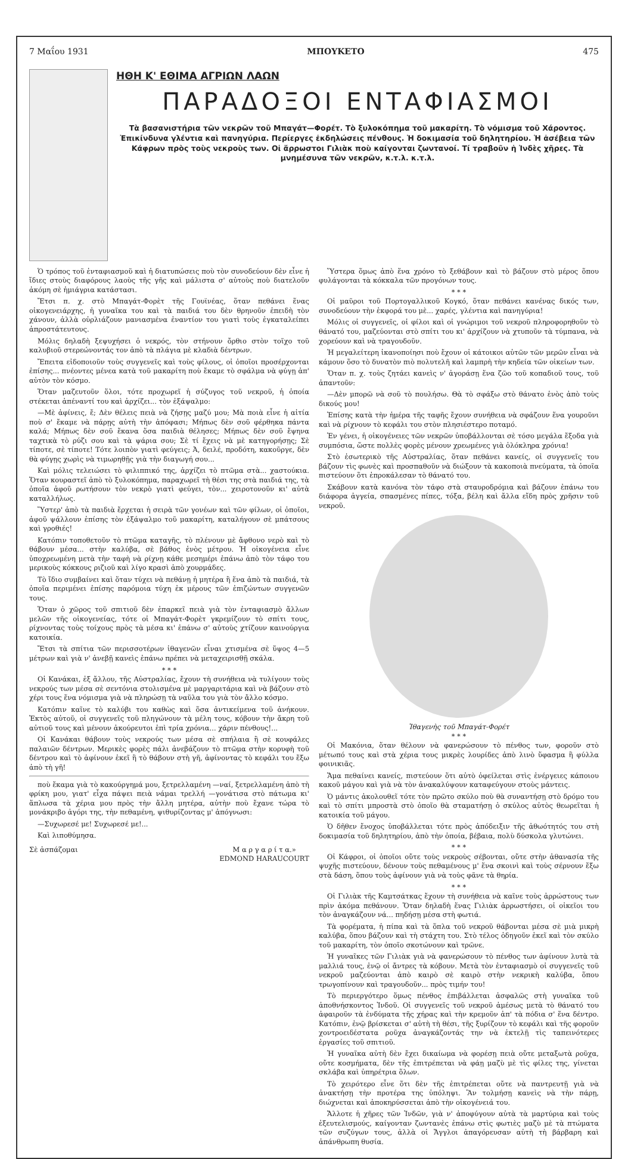7 Μαΐου 1931 ΜΠΟΥΚΕΤΟ 475
ΗΘΗ Κ' ΕΘΙΜΑ ΑΓΡΙΩΝ ΛΑΩΝ
ΠΑΡΑΔΟΞΟΙ ΕΝΤΑΦΙΑΣΜΟΙ
Τὰ βασανιστήρια τῶν νεκρῶν τοῦ Μπαγάτ—Φορέτ. Τὸ ξυλοκόπημα τοῦ μακαρίτη. Τὸ νόμισμα τοῦ Χάροντος. Ἐπικίνδυνα γλέντια καὶ πανηγύρια. Περίεργες ἐκδηλώσεις πένθους. Ἡ δοκιμασία τοῦ δηλητηρίου. Ἡ ἀσέβεια τῶν Κάφρων πρὸς τοὺς νεκροὺς των. Οἱ ἄρρωστοι Γιλιὰκ ποὺ καίγονται ζωντανοί. Τί τραβοῦν ἡ Ἰνδὲς χῆρες. Τὰ μνημέσυνα τῶν νεκρῶν, κ.τ.λ. κ.τ.λ.
Ὁ τρόπος τοῦ ἐνταφιασμοῦ καὶ ἡ διατυπώσεις ποὺ τὸν συνοδεύουν δὲν εἶνε ἡ ἴδιες στοὺς διαφόρους λαοὺς τῆς γῆς καὶ μάλιστα σ' αὐτοὺς ποὺ διατελοῦν ἀκόμη σὲ ἡμιάγρια κατάστασι.
Ἔτσι π. χ. στὸ Μπαγάτ-Φορὲτ τῆς Γουϊνέας, ὅταν πεθάνει ἕνας οἰκογενειάρχης, ἡ γυναῖκα του καὶ τὰ παιδιά του δὲν θρηνοῦν ἐπειδὴ τὸν χάνουν, ἀλλὰ οὐρλιάζουν μανιασμένα ἐναντίον του γιατὶ τοὺς ἐγκαταλείπει ἀπροστάτευτους.
Μόλις δηλαδὴ ξεψυχήσει ὁ νεκρός, τὸν στήνουν ὄρθιο στὸν τοῖχο τοῦ καλυβιοῦ στερεώνοντάς τον ἀπὸ τὰ πλάγια μὲ κλαδιὰ δέντρων.
Ἔπειτα εἰδοποιοῦν τοὺς συγγενεῖς καὶ τοὺς φίλους, οἱ ὁποῖοι προσέρχονται ἐπίσης... πνέοντες μένεα κατὰ τοῦ μακαρίτη ποὺ ἔκαμε τὸ σφάλμα νὰ φύγῃ ἀπ' αὐτὸν τὸν κόσμο.
Ὅταν μαζευτοῦν ὅλοι, τότε προχωρεῖ ἡ σύζυγος τοῦ νεκροῦ, ἡ ὁποία στέκεται ἀπέναντί του καὶ ἀρχίζει... τὸν ἐξάψαλμο:
—Μὲ ἀφίνεις, ἔ; Δὲν θέλεις πειὰ νὰ ζήσῃς μαζύ μου; Μὰ ποιὰ εἶνε ἡ αἰτία ποὺ σ' ἔκαμε νὰ πάρῃς αὐτὴ τὴν ἀπόφασι; Μήπως δὲν σοῦ φέρθηκα πάντα καλά; Μήπως δὲν σοῦ ἔκανα ὅσα παιδιὰ θέλησες; Μήπως δὲν σοῦ ἔψηνα ταχτικὰ τὸ ρύζι σου καὶ τὰ ψάρια σου; Σὲ τί ἔχεις νὰ μὲ κατηγορήσῃς; Σὲ τίποτε, σὲ τίποτε! Τότε λοιπὸν γιατὶ φεύγεις; Ἀ, δειλέ, προδότη, κακοῦργε, δὲν θὰ φύγῃς χωρὶς νὰ τιμωρηθῇς γιὰ τὴν διαγωγή σου...
Καὶ μόλις τελειώσει τὸ φιλιππικό της, ἀρχίζει τὸ πτῶμα στὰ... χαστούκια. Ὅταν κουραστεῖ ἀπὸ τὸ ξυλοκόπημα, παραχωρεῖ τὴ θέσι της στὰ παιδιά της, τὰ ὁποῖα ἀφοῦ ρωτήσουν τὸν νεκρὸ γιατὶ φεύγει, τὸν... χειροτονοῦν κι' αὐτὰ καταλλήλως.
Ὕστερ' ἀπὸ τὰ παιδιὰ ἔρχεται ἡ σειρὰ τῶν γονέων καὶ τῶν φίλων, οἱ ὁποῖοι, ἀφοῦ ψάλλουν ἐπίσης τὸν ἐξάψαλμο τοῦ μακαρίτη, καταλήγουν σὲ μπάτσους καὶ γροθιές!
Κατόπιν τοποθετοῦν τὸ πτῶμα καταγῆς, τὸ πλένουν μὲ ἄφθονο νερὸ καὶ τὸ θάβουν μέσα... στὴν καλύβα, σὲ βάθος ἑνὸς μέτρου. Ἡ οἰκογένεια εἶνε ὑποχρεωμένη μετὰ τὴν ταφὴ νὰ ρίχνῃ κάθε μεσημέρι ἐπάνω ἀπὸ τὸν τάφο του μερικοὺς κόκκους ριζιοῦ καὶ λίγο κρασὶ ἀπὸ χουρμάδες.
Τὸ ἴδιο συμβαίνει καὶ ὅταν τύχει νὰ πεθάνῃ ἡ μητέρα ἢ ἕνα ἀπὸ τὰ παιδιά, τὰ ὁποῖα περιμένει ἐπίσης παρόμοια τύχη ἐκ μέρους τῶν ἐπιζώντων συγγενῶν τους.
Ὅταν ὁ χῶρος τοῦ σπιτιοῦ δὲν ἐπαρκεῖ πειὰ γιὰ τὸν ἐνταφιασμὸ ἄλλων μελῶν τῆς οἰκογενείας, τότε οἱ Μπαγάτ-Φορὲτ γκρεμίζουν τὸ σπίτι τους, ρίχνοντας τοὺς τοίχους πρὸς τὰ μέσα κι' ἐπάνω σ' αὐτοὺς χτίζουν καινούργια κατοικία.
Ἔτσι τὰ σπίτια τῶν περισσοτέρων ἰθαγενῶν εἶναι χτισμένα σὲ ὕψος 4—5 μέτρων καὶ γιὰ ν' ἀνεβῇ κανεὶς ἐπάνω πρέπει νὰ μεταχειρισθῇ σκάλα.
* * *
Οἱ Κανάκαι, ἐξ ἄλλου, τῆς Αὐστραλίας, ἔχουν τὴ συνήθεια νὰ τυλίγουν τοὺς νεκρούς των μέσα σὲ σεντόνια στολισμένα μὲ μαργαριτάρια καὶ νὰ βάζουν στὸ χέρι τους ἕνα νόμισμα γιὰ νὰ πληρώσῃ τὰ ναῦλα του γιὰ τὸν ἄλλο κόσμο.
Κατόπιν καῖνε τὸ καλύβι του καθὼς καὶ ὅσα ἀντικείμενα τοῦ ἀνήκουν. Ἐκτὸς αὐτοῦ, οἱ συγγενεῖς τοῦ πληγώνουν τὰ μέλη τους, κόβουν τὴν ἄκρη τοῦ αὐτιοῦ τους καὶ μένουν ἀκούρευτοι ἐπὶ τρία χρόνια... χάριν πένθους!...
Οἱ Κανάκαι θάβουν τοὺς νεκρούς των μέσα σὲ σπήλαια ἢ σὲ κουφάλες παλαιῶν δέντρων. Μερικὲς φορὲς πάλι ἀνεβάζουν τὸ πτῶμα στὴν κορυφὴ τοῦ δέντρου καὶ τὸ ἀφίνουν ἐκεῖ ἢ τὸ θάβουν στὴ γῆ, ἀφίνοντας τὸ κεφάλι του ἔξω ἀπὸ τὴ γῆ!
ποὺ ἔκαμα γιὰ τὸ κακούργημά μου, ξετρελλαμένη —ναί, ξετρελλαμένη ἀπὸ τὴ φρίκη μου, γιατ' εἶχα πάψει πειὰ νάμαι τρελλή —γονάτισα στὸ πάτωμα κι' ἅπλωσα τὰ χέρια μου πρὸς τὴν ἄλλη μητέρα, αὐτὴν ποὺ ἔχανε τώρα τὸ μονάκριβο ἀγόρι της, τὴν πεθαμένη, ψιθυρίζοντας μ' ἀπόγνωσι:
—Συχωρεσέ με! Συχωρεσέ με!...
Καὶ λιποθύμησα.
Σὲ ἀσπάζομαι Μ α ρ γ α ρ ί τ α.»
EDMOND HARAUCOURT
Ὕστερα ὅμως ἀπὸ ἕνα χρόνο τὸ ξεθάβουν καὶ τὸ βάζουν στὸ μέρος ὅπου φυλάγονται τὰ κόκκαλα τῶν προγόνων τους.
* * *
Οἱ μαῦροι τοῦ Πορτογαλλικοῦ Κογκό, ὅταν πεθάνει κανένας δικός των, συνοδεύουν τὴν ἐκφορά του μὲ... χαρές, γλέντια καὶ πανηγύρια!
Μόλις οἱ συγγενεῖς, οἱ φίλοι καὶ οἱ γνώριμοι τοῦ νεκροῦ πληροφορηθοῦν τὸ θάνατό του, μαζεύονται στὸ σπίτι του κι' ἀρχίζουν νὰ χτυποῦν τὰ τύμπανα, νὰ χορεύουν καὶ νὰ τραγουδοῦν.
Ἡ μεγαλείτερη ἱκανοποίησι ποὺ ἔχουν οἱ κάτοικοι αὐτῶν τῶν μερῶν εἶναι νὰ κάμουν ὅσο τὸ δυνατὸν πιὸ πολυτελῆ καὶ λαμπρὴ τὴν κηδεία τῶν οἰκείων των.
Ὅταν π. χ. τοὺς ζητάει κανεὶς ν' ἀγοράσῃ ἕνα ζῶο τοῦ κοπαδιοῦ τους, τοῦ ἀπαντοῦν:
—Δὲν μπορῶ νὰ σοῦ τὸ πουλήσω. Θὰ τὸ σφάξω στὸ θάνατο ἑνὸς ἀπὸ τοὺς δικούς μου!
Ἐπίσης κατὰ τὴν ἡμέρα τῆς ταφῆς ἔχουν συνήθεια νὰ σφάζουν ἕνα γουροῦνι καὶ νὰ ρίχνουν τὸ κεφάλι του στὸν πλησιέστερο ποταμό.
Ἐν γένει, ἡ οἰκογένειες τῶν νεκρῶν ὑποβάλλονται σὲ τόσο μεγάλα ἔξοδα γιὰ συμπόσια, ὥστε πολλὲς φορὲς μένουν χρεωμένες γιὰ ὁλόκληρα χρόνια!
Στὸ ἐσωτερικὸ τῆς Αὐστραλίας, ὅταν πεθάνει κανείς, οἱ συγγενεῖς του βάζουν τὶς φωνὲς καὶ προσπαθοῦν νὰ διώξουν τὰ κακοποιὰ πνεύματα, τὰ ὁποῖα πιστεύουν ὅτι ἐπροκάλεσαν τὸ θάνατό του.
Σκάβουν κατὰ κανόνα τὸν τάφο στὰ σταυροδρόμια καὶ βάζουν ἐπάνω του διάφορα ἀγγεία, σπασμένες πίπες, τόξα, βέλη καὶ ἄλλα εἴδη πρὸς χρῆσιν τοῦ νεκροῦ.
Ἰθαγενὴς τοῦ Μπαγάτ-Φορέτ
* * *
Οἱ Μακόνια, ὅταν θέλουν νὰ φανερώσουν τὸ πένθος των, φοροῦν στὸ μέτωπό τους καὶ στὰ χέρια τους μικρὲς λουρίδες ἀπὸ λινὸ ὕφασμα ἢ φύλλα φοινικιᾶς.
Ἅμα πεθαίνει κανείς, πιστεύουν ὅτι αὐτὸ ὀφείλεται στὶς ἐνέργειες κάποιου κακοῦ μάγου καὶ γιὰ νὰ τὸν ἀνακαλύψουν καταφεύγουν στοὺς μάντεις.
Ὁ μάντις ἀκολουθεῖ τότε τὸν πρῶτο σκύλο ποὺ θὰ συναντήσῃ στὸ δρόμο του καὶ τὸ σπίτι μπροστὰ στὸ ὁποῖο θὰ σταματήσῃ ὁ σκύλος αὐτὸς θεωρεῖται ἡ κατοικία τοῦ μάγου.
Ὁ δῆθεν ἔνοχος ὑποβάλλεται τότε πρὸς ἀπόδειξιν τῆς ἀθωότητός του στὴ δοκιμασία τοῦ δηλητηρίου, ἀπὸ τὴν ὁποία, βέβαια, πολὺ δύσκολα γλυτώνει.
* * *
Οἱ Κάφροι, οἱ ὁποῖοι οὔτε τοὺς νεκροὺς σέβονται, οὔτε στὴν ἀθανασία τῆς ψυχῆς πιστεύουν, δένουν τοὺς πεθαμένους μ' ἕνα σκοινὶ καὶ τοὺς σέρνουν ἔξω στὰ δάση, ὅπου τοὺς ἀφίνουν γιὰ νὰ τοὺς φᾶνε τὰ θηρία.
* * *
Οἱ Γιλιὰκ τῆς Καμτσάτκας ἔχουν τὴ συνήθεια νὰ καῖνε τοὺς ἀρρώστους των πρὶν ἀκόμα πεθάνουν. Ὅταν δηλαδὴ ἕνας Γιλιὰκ ἀρρωστήσει, οἱ οἰκεῖοι του τὸν ἀναγκάζουν νά... πηδήσῃ μέσα στὴ φωτιά.
Τὰ φορέματα, ἡ πίπα καὶ τὰ ὅπλα τοῦ νεκροῦ θάβονται μέσα σὲ μιὰ μικρὴ καλύβα, ὅπου βάζουν καὶ τὴ στάχτη του. Στὸ τέλος ὁδηγοῦν ἐκεῖ καὶ τὸν σκύλο τοῦ μακαρίτη, τὸν ὁποῖο σκοτώνουν καὶ τρῶνε.
Ἡ γυναῖκες τῶν Γιλιὰκ γιὰ νὰ φανερώσουν τὸ πένθος των ἀφίνουν λυτὰ τὰ μαλλιά τους, ἐνῷ οἱ ἄντρες τὰ κόβουν. Μετὰ τὸν ἐνταφιασμὸ οἱ συγγενεῖς τοῦ νεκροῦ μαζεύονται ἀπὸ καιρὸ σὲ καιρὸ στὴν νεκρικὴ καλύβα, ὅπου τρωγοπίνουν καὶ τραγουδοῦν... πρὸς τιμήν του!
Τὸ περιεργότερο ὅμως πένθος ἐπιβάλλεται ἀσφαλῶς στὴ γυναῖκα τοῦ ἀποθνήσκοντος Ἰνδοῦ. Οἱ συγγενεῖς τοῦ νεκροῦ ἀμέσως μετὰ τὸ θάνατό του ἀφαιροῦν τὰ ἐνδύματα τῆς χήρας καὶ τὴν κρεμοῦν ἀπ' τὰ πόδια σ' ἕνα δέντρο. Κατόπιν, ἐνῷ βρίσκεται σ' αὐτὴ τὴ θέσι, τῆς ξυρίζουν τὸ κεφάλι καὶ τῆς φοροῦν χοντροειδέστατα ροῦχα ἀναγκάζοντάς την νὰ ἐκτελῇ τὶς ταπεινότερες ἐργασίες τοῦ σπιτιοῦ.
Ἡ γυναῖκα αὐτὴ δὲν ἔχει δικαίωμα νὰ φορέσῃ πειὰ οὔτε μεταξωτὰ ροῦχα, οὔτε κοσμήματα, δὲν τῆς ἐπιτρέπεται νὰ φάῃ μαζὺ μὲ τὶς φίλες της, γίνεται σκλάβα καὶ ὑπηρέτρια ὅλων.
Τὸ χειρότερο εἶνε ὅτι δὲν τῆς ἐπιτρέπεται οὔτε νὰ παντρευτῇ γιὰ νὰ ἀνακτήσῃ τὴν προτέρα της ὑπόληψι. Ἂν τολμήσῃ κανεὶς νὰ τὴν πάρῃ, διώχνεται καὶ ἀποκηρύσσεται ἀπὸ τὴν οἰκογένειά του.
Ἄλλοτε ἡ χῆρες τῶν Ἰνδῶν, γιὰ ν' ἀποφύγουν αὐτὰ τὰ μαρτύρια καὶ τοὺς ἐξευτελισμούς, καίγονταν ζωντανὲς ἐπάνω στὶς φωτιὲς μαζὺ μὲ τὰ πτώματα τῶν συζύγων τους, ἀλλὰ οἱ Ἄγγλοι ἀπαγόρευσαν αὐτὴ τὴ βάρβαρη καὶ ἀπάνθρωπη θυσία.